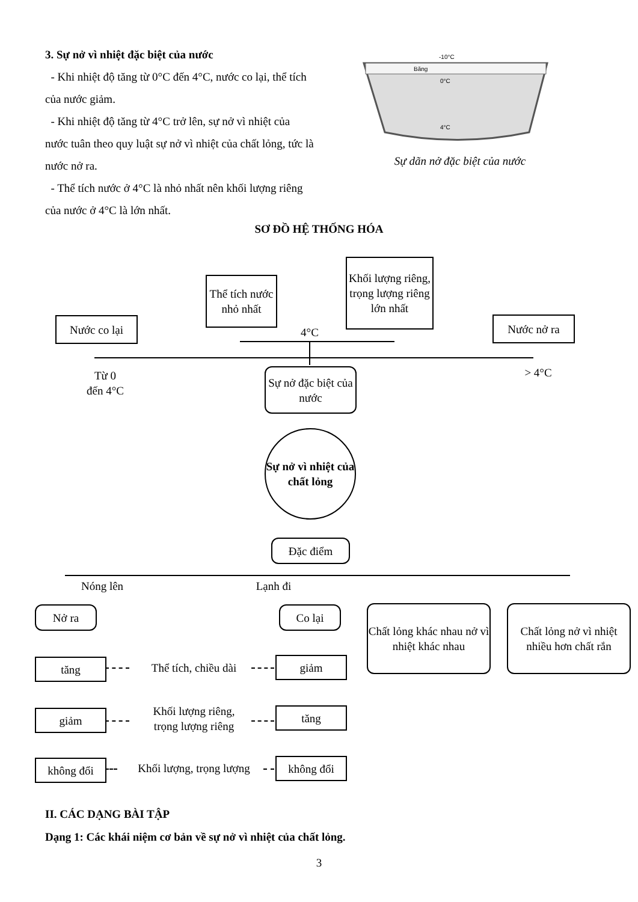3. Sự nở vì nhiệt đặc biệt của nước
- Khi nhiệt độ tăng từ 0°C đến 4°C, nước co lại, thể tích của nước giảm.
- Khi nhiệt độ tăng từ 4°C trở lên, sự nở vì nhiệt của nước tuân theo quy luật sự nở vì nhiệt của chất lỏng, tức là nước nở ra.
- Thể tích nước ở 4°C là nhỏ nhất nên khối lượng riêng của nước ở 4°C là lớn nhất.
-10°C
Băng
0°C
4°C
Sự dãn nở đặc biệt của nước
SƠ ĐỒ HỆ THỐNG HÓA
Nước co lại
Thể tích nước nhỏ nhất
Khối lượng riêng, trọng lượng riêng lớn nhất
Nước nở ra
4°C
Từ 0
đến 4°C
> 4°C
Sự nở đặc biệt của nước
Sự nở vì nhiệt của chất lỏng
Đặc điểm
Nóng lên
Lạnh đi
Nở ra Co lại
Chất lỏng khác nhau nở vì nhiệt khác nhau
Chất lỏng nở vì nhiệt nhiều hơn chất rắn
tăng
Thể tích, chiều dài
giảm
giảm
Khối lượng riêng,
trọng lượng riêng
tăng
không đổi
Khối lượng, trọng lượng
không đổi
II. CÁC DẠNG BÀI TẬP
Dạng 1: Các khái niệm cơ bản về sự nở vì nhiệt của chất lỏng.
3